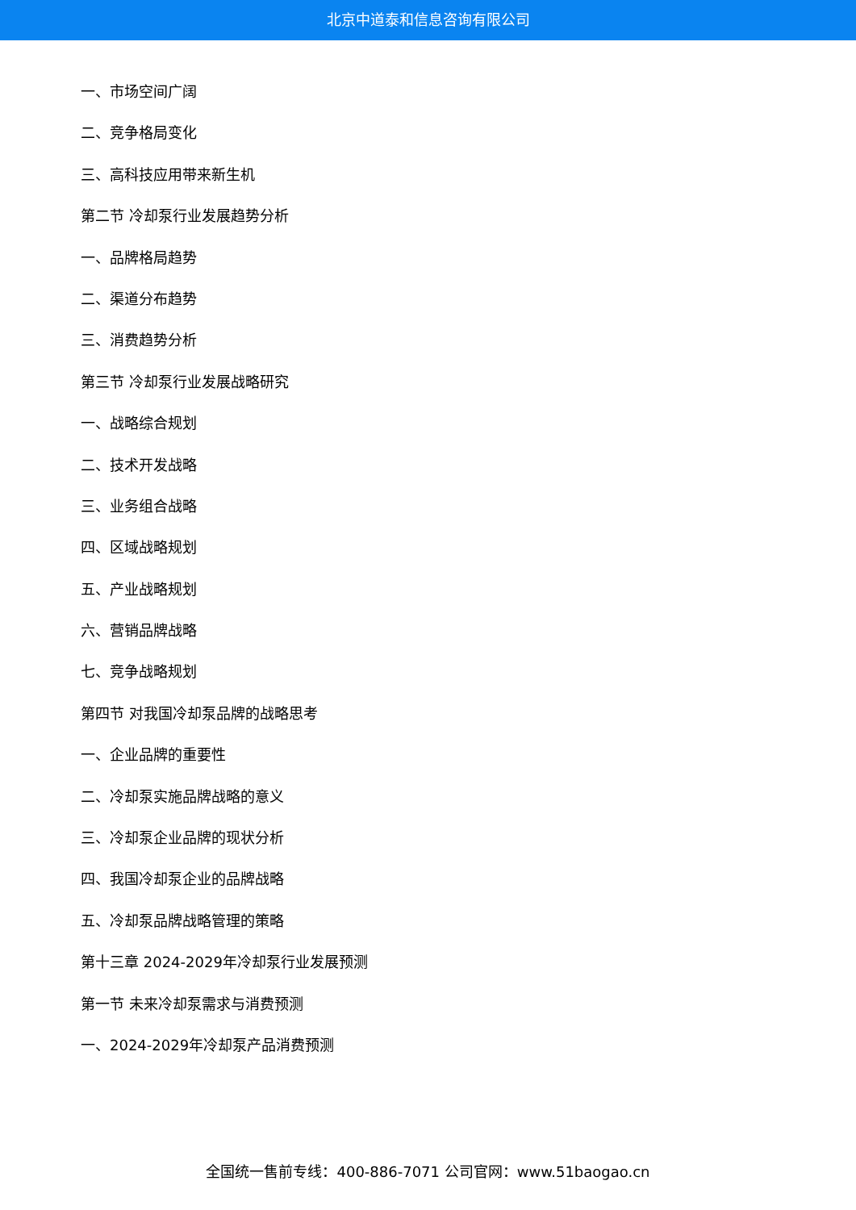北京中道泰和信息咨询有限公司
一、市场空间广阔
二、竞争格局变化
三、高科技应用带来新生机
第二节 冷却泵行业发展趋势分析
一、品牌格局趋势
二、渠道分布趋势
三、消费趋势分析
第三节 冷却泵行业发展战略研究
一、战略综合规划
二、技术开发战略
三、业务组合战略
四、区域战略规划
五、产业战略规划
六、营销品牌战略
七、竞争战略规划
第四节 对我国冷却泵品牌的战略思考
一、企业品牌的重要性
二、冷却泵实施品牌战略的意义
三、冷却泵企业品牌的现状分析
四、我国冷却泵企业的品牌战略
五、冷却泵品牌战略管理的策略
第十三章 2024-2029年冷却泵行业发展预测
第一节 未来冷却泵需求与消费预测
一、2024-2029年冷却泵产品消费预测
全国统一售前专线：400-886-7071 公司官网：www.51baogao.cn